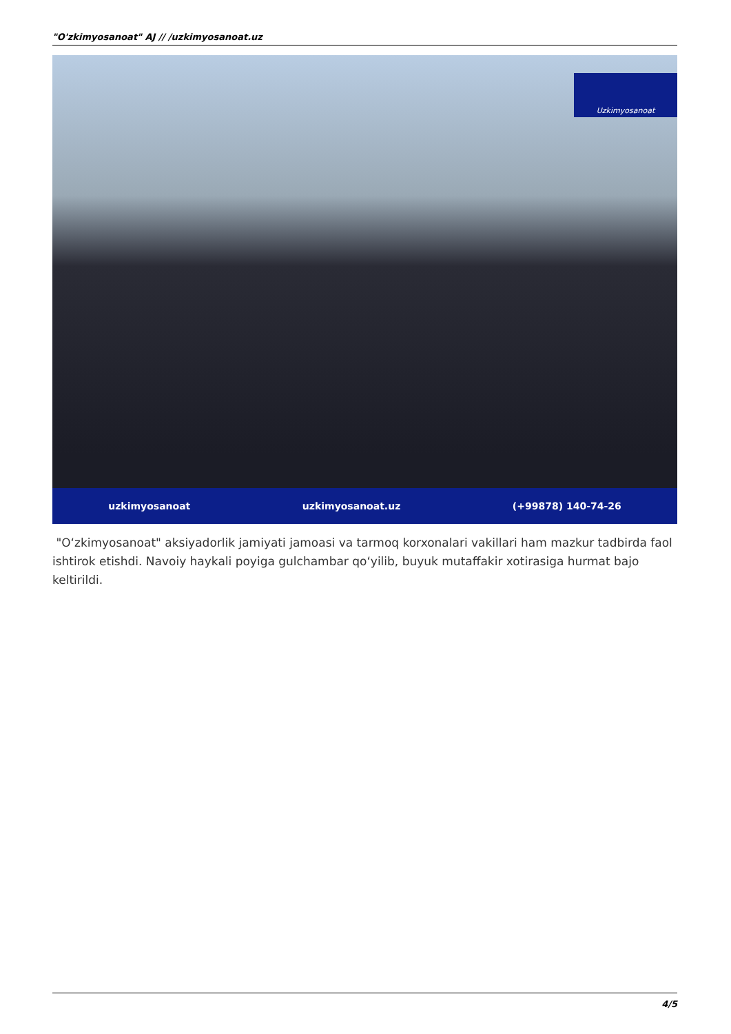"O'zkimyosanoat" AJ // /uzkimyosanoat.uz
Uzkimyosanoat
uzkimyosanoat uzkimyosanoat.uz (+99878) 140-74-26
"O‘zkimyosanoat" aksiyadorlik jamiyati jamoasi va tarmoq korxonalari vakillari ham mazkur tadbirda faol ishtirok etishdi. Navoiy haykali poyiga gulchambar qo‘yilib, buyuk mutaffakir xotirasiga hurmat bajo keltirildi.
4/5